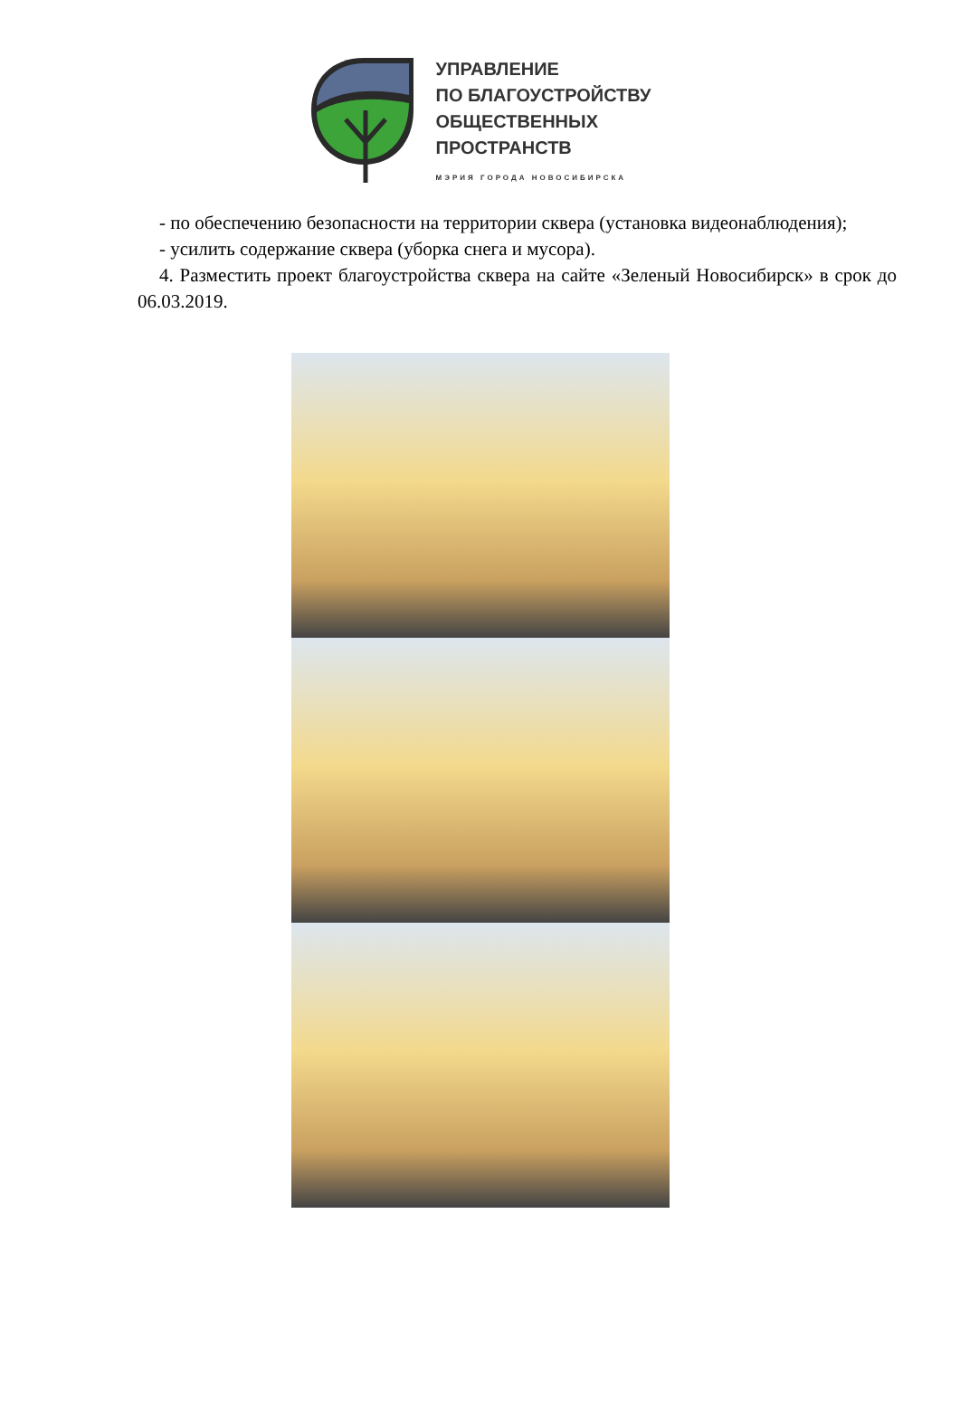УПРАВЛЕНИЕ
ПО БЛАГОУСТРОЙСТВУ
ОБЩЕСТВЕННЫХ
ПРОСТРАНСТВ
МЭРИЯ ГОРОДА НОВОСИБИРСКА
- по обеспечению безопасности на территории сквера (установка видеонаблюдения);
- усилить содержание сквера (уборка снега и мусора).
4. Разместить проект благоустройства сквера на сайте «Зеленый Новосибирск» в срок до 06.03.2019.